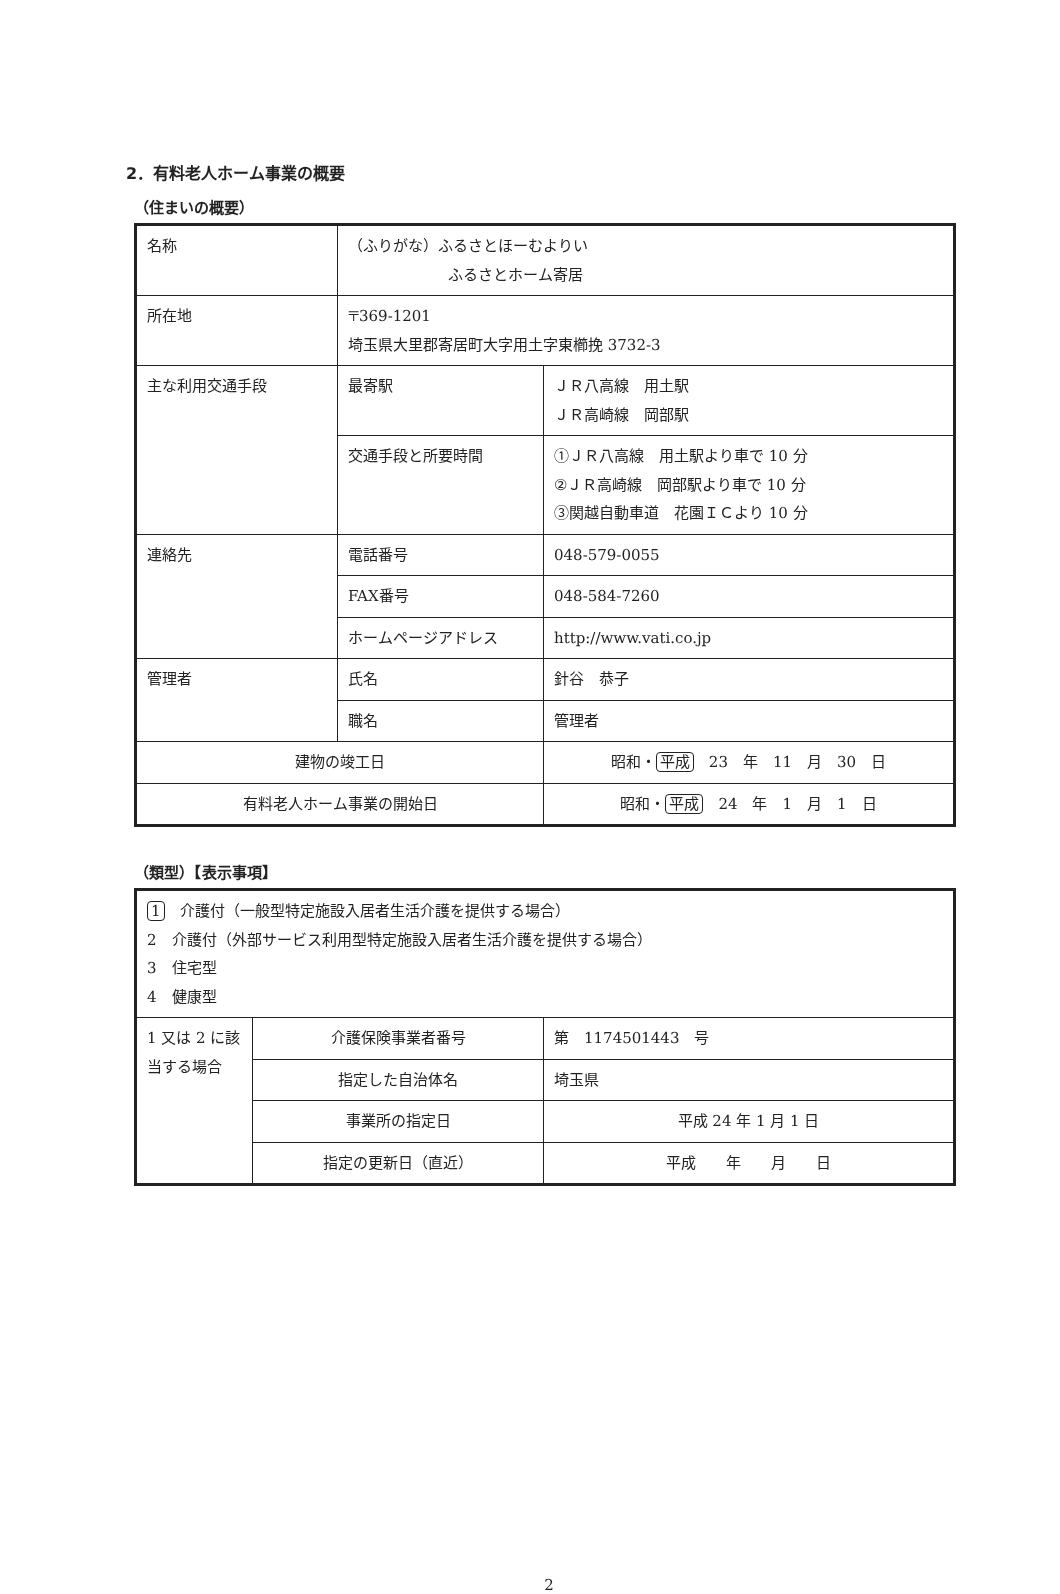2．有料老人ホーム事業の概要
（住まいの概要）
| 名称 | （ふりがな）ふるさとほーむよりい ふるさとホーム寄居 | |
| 所在地 | 〒369-1201 埼玉県大里郡寄居町大字用土字東櫛挽 3732-3 | |
| 主な利用交通手段 | 最寄駅 | ＪＲ八高線 用土駅 ＪＲ高崎線 岡部駅 |
| | 交通手段と所要時間 | ①ＪＲ八高線 用土駅より車で 10 分 ②ＪＲ高崎線 岡部駅より車で 10 分 ③関越自動車道 花園ＩＣより 10 分 |
| 連絡先 | 電話番号 | 048-579-0055 |
| | FAX番号 | 048-584-7260 |
| | ホームページアドレス | http://www.vati.co.jp |
| 管理者 | 氏名 | 針谷 恭子 |
| | 職名 | 管理者 |
| 建物の竣工日 | | 昭和・ 平成 23 年 11 月 30 日 |
| 有料老人ホーム事業の開始日 | | 昭和・ 平成 24 年 1 月 1 日 |
（類型）【表示事項】
| 1 介護付（一般型特定施設入居者生活介護を提供する場合） 2 介護付（外部サービス利用型特定施設入居者生活介護を提供する場合） 3 住宅型 4 健康型 | | |
| 1 又は 2 に該当する場合 | 介護保険事業者番号 | 第 1174501443 号 |
| | 指定した自治体名 | 埼玉県 |
| | 事業所の指定日 | 平成 24 年 1 月 1 日 |
| | 指定の更新日（直近） | 平成 年 月 日 |
2